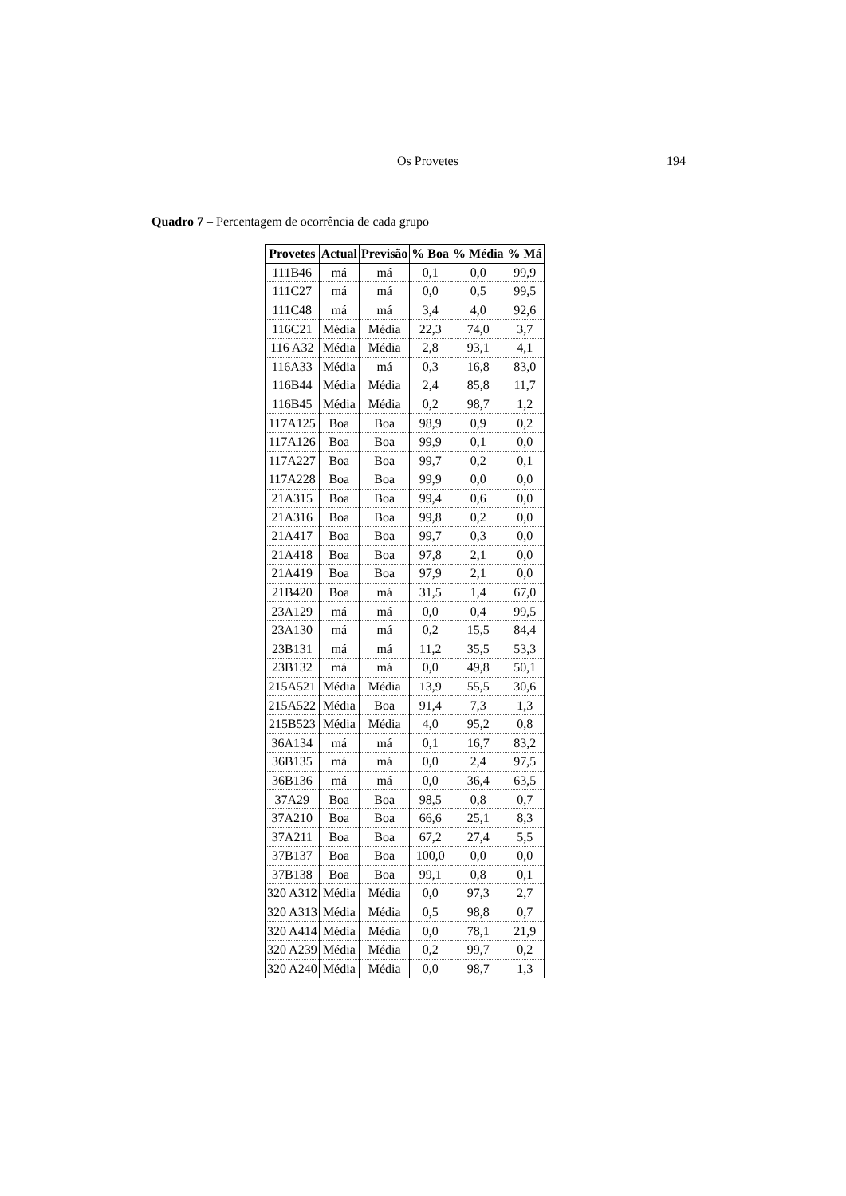Os Provetes 194
Quadro 7 – Percentagem de ocorrência de cada grupo
| Provetes | Actual | Previsão | % Boa | % Média | % Má |
| --- | --- | --- | --- | --- | --- |
| 111B46 | má | má | 0,1 | 0,0 | 99,9 |
| 111C27 | má | má | 0,0 | 0,5 | 99,5 |
| 111C48 | má | má | 3,4 | 4,0 | 92,6 |
| 116C21 | Média | Média | 22,3 | 74,0 | 3,7 |
| 116 A32 | Média | Média | 2,8 | 93,1 | 4,1 |
| 116A33 | Média | má | 0,3 | 16,8 | 83,0 |
| 116B44 | Média | Média | 2,4 | 85,8 | 11,7 |
| 116B45 | Média | Média | 0,2 | 98,7 | 1,2 |
| 117A125 | Boa | Boa | 98,9 | 0,9 | 0,2 |
| 117A126 | Boa | Boa | 99,9 | 0,1 | 0,0 |
| 117A227 | Boa | Boa | 99,7 | 0,2 | 0,1 |
| 117A228 | Boa | Boa | 99,9 | 0,0 | 0,0 |
| 21A315 | Boa | Boa | 99,4 | 0,6 | 0,0 |
| 21A316 | Boa | Boa | 99,8 | 0,2 | 0,0 |
| 21A417 | Boa | Boa | 99,7 | 0,3 | 0,0 |
| 21A418 | Boa | Boa | 97,8 | 2,1 | 0,0 |
| 21A419 | Boa | Boa | 97,9 | 2,1 | 0,0 |
| 21B420 | Boa | má | 31,5 | 1,4 | 67,0 |
| 23A129 | má | má | 0,0 | 0,4 | 99,5 |
| 23A130 | má | má | 0,2 | 15,5 | 84,4 |
| 23B131 | má | má | 11,2 | 35,5 | 53,3 |
| 23B132 | má | má | 0,0 | 49,8 | 50,1 |
| 215A521 | Média | Média | 13,9 | 55,5 | 30,6 |
| 215A522 | Média | Boa | 91,4 | 7,3 | 1,3 |
| 215B523 | Média | Média | 4,0 | 95,2 | 0,8 |
| 36A134 | má | má | 0,1 | 16,7 | 83,2 |
| 36B135 | má | má | 0,0 | 2,4 | 97,5 |
| 36B136 | má | má | 0,0 | 36,4 | 63,5 |
| 37A29 | Boa | Boa | 98,5 | 0,8 | 0,7 |
| 37A210 | Boa | Boa | 66,6 | 25,1 | 8,3 |
| 37A211 | Boa | Boa | 67,2 | 27,4 | 5,5 |
| 37B137 | Boa | Boa | 100,0 | 0,0 | 0,0 |
| 37B138 | Boa | Boa | 99,1 | 0,8 | 0,1 |
| 320 A312 | Média | Média | 0,0 | 97,3 | 2,7 |
| 320 A313 | Média | Média | 0,5 | 98,8 | 0,7 |
| 320 A414 | Média | Média | 0,0 | 78,1 | 21,9 |
| 320 A239 | Média | Média | 0,2 | 99,7 | 0,2 |
| 320 A240 | Média | Média | 0,0 | 98,7 | 1,3 |